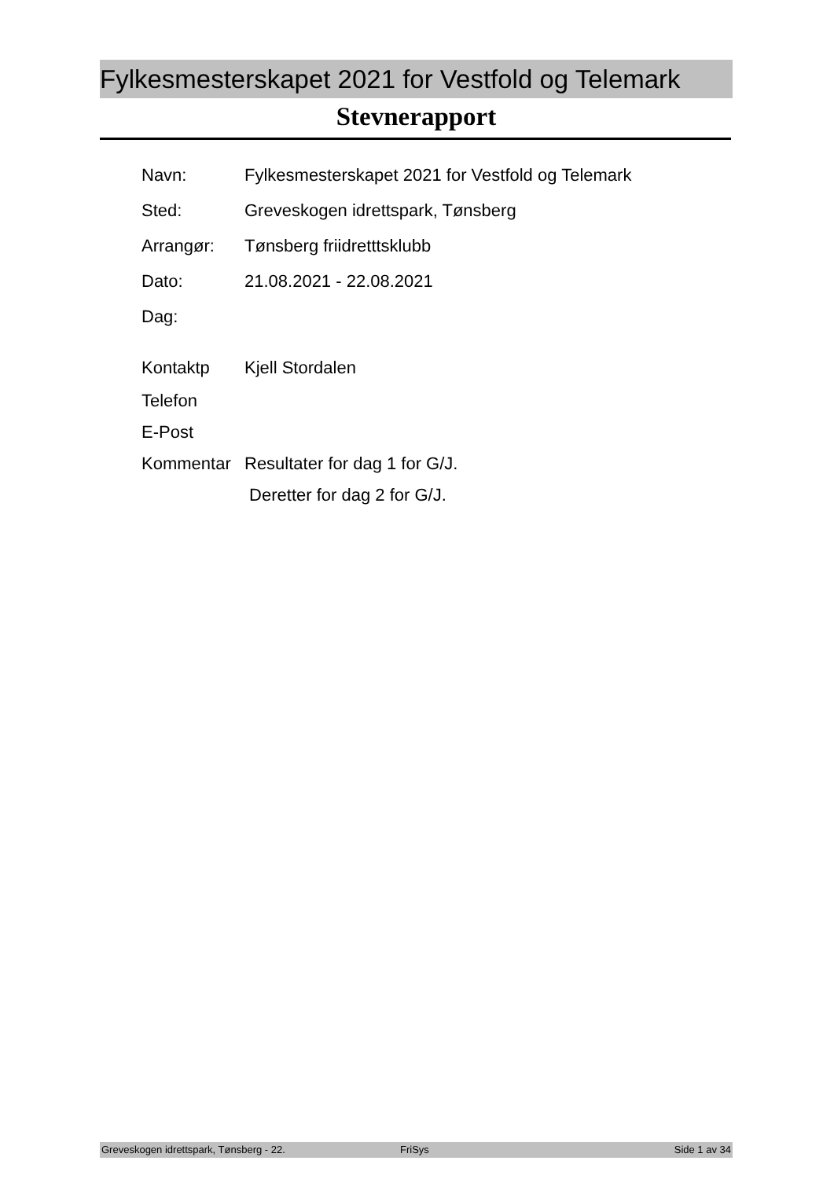Fylkesmesterskapet 2021 for Vestfold og Telemark
Stevnerapport
Navn: Fylkesmesterskapet 2021 for Vestfold og Telemark
Sted: Greveskogen idrettspark, Tønsberg
Arrangør: Tønsberg friidretttsklubb
Dato: 21.08.2021 - 22.08.2021
Dag:
Kontaktp Kjell Stordalen
Telefon
E-Post
Kommentar Resultater for dag 1 for G/J.
Deretter for dag 2 for G/J.
Greveskogen idrettspark, Tønsberg - 22. FriSys Side 1 av 34